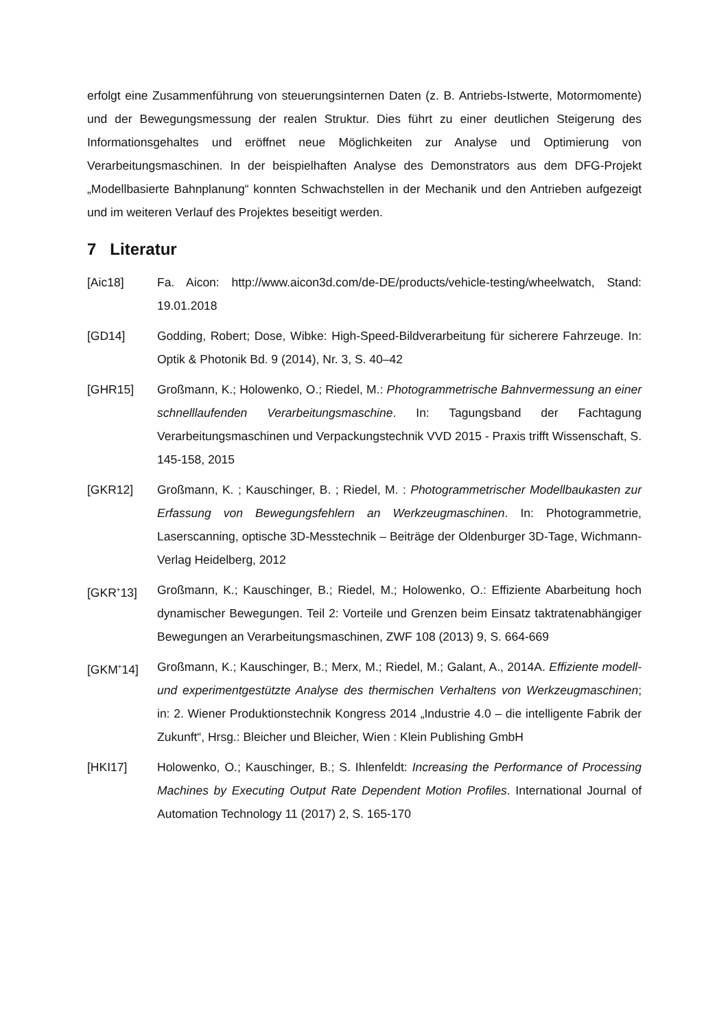erfolgt eine Zusammenführung von steuerungsinternen Daten (z. B. Antriebs-Istwerte, Motor­momente) und der Bewegungsmessung der realen Struktur. Dies führt zu einer deutlichen Steigerung des Informationsgehaltes und eröffnet neue Möglichkeiten zur Analyse und Optimierung von Verarbeitungsmaschinen. In der beispielhaften Analyse des Demonstrators aus dem DFG-Projekt „Modellbasierte Bahnplanung“ konnten Schwachstellen in der Mechanik und den Antrieben aufgezeigt und im weiteren Verlauf des Projektes beseitigt werden.
7 Literatur
[Aic18] Fa. Aicon: http://www.aicon3d.com/de-DE/products/vehicle-testing/wheelwatch, Stand: 19.01.2018
[GD14] Godding, Robert; Dose, Wibke: High-Speed-Bildverarbeitung für sicherere Fahrzeuge. In: Optik & Photonik Bd. 9 (2014), Nr. 3, S. 40–42
[GHR15] Großmann, K.; Holowenko, O.; Riedel, M.: Photogrammetrische Bahn­vermessung an einer schnelllaufenden Verarbeitungsmaschine. In: Tagungsband der Fachtagung Verarbeitungsmaschinen und Verpackungstechnik VVD 2015 - Praxis trifft Wissenschaft, S. 145-158, 2015
[GKR12] Großmann, K. ; Kauschinger, B. ; Riedel, M. : Photogrammetrischer Modellbau­kasten zur Erfassung von Bewegungsfehlern an Werkzeugmaschinen. In: Photogrammetrie, Laserscanning, optische 3D-Messtechnik – Beiträge der Oldenburger 3D-Tage, Wichmann-Verlag Heidelberg, 2012
[GKR<sup>+</sup>13] Großmann, K.; Kauschinger, B.; Riedel, M.; Holowenko, O.: Effiziente Abar­beitung hoch dynamischer Bewegungen. Teil 2: Vorteile und Grenzen beim Einsatz taktratenabhängiger Bewegungen an Verarbeitungsmaschinen, ZWF 108 (2013) 9, S. 664-669
[GKM<sup>+</sup>14] Großmann, K.; Kauschinger, B.; Merx, M.; Riedel, M.; Galant, A., 2014A. Effiziente modell- und experimentgestützte Analyse des thermischen Verhaltens von Werkzeugmaschinen; in: 2. Wiener Produktionstechnik Kongress 2014 „Industrie 4.0 – die intelligente Fabrik der Zukunft“, Hrsg.: Bleicher und Bleicher, Wien : Klein Publishing GmbH
[HKI17] Holowenko, O.; Kauschinger, B.; S. Ihlenfeldt: Increasing the Performance of Processing Machines by Executing Output Rate Dependent Motion Profiles. International Journal of Automation Technology 11 (2017) 2, S. 165-170